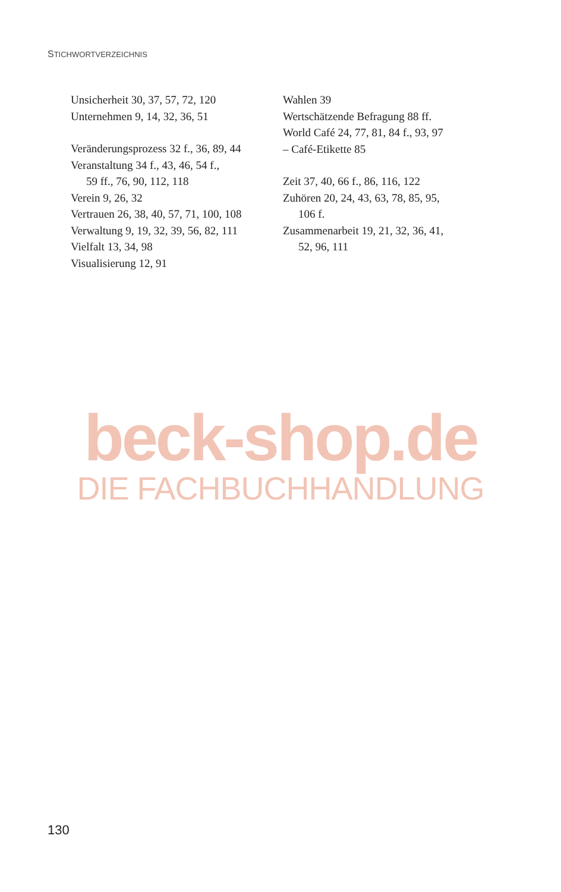STICHWORTVERZEICHNIS
Unsicherheit 30, 37, 57, 72, 120
Unternehmen 9, 14, 32, 36, 51
Veränderungsprozess 32 f., 36, 89, 44
Veranstaltung 34 f., 43, 46, 54 f.,
59 ff., 76, 90, 112, 118
Verein 9, 26, 32
Vertrauen 26, 38, 40, 57, 71, 100, 108
Verwaltung 9, 19, 32, 39, 56, 82, 111
Vielfalt 13, 34, 98
Visualisierung 12, 91
Wahlen 39
Wertschätzende Befragung 88 ff.
World Café 24, 77, 81, 84 f., 93, 97
– Café-Etikette 85
Zeit 37, 40, 66 f., 86, 116, 122
Zuhören 20, 24, 43, 63, 78, 85, 95,
106 f.
Zusammenarbeit 19, 21, 32, 36, 41,
52, 96, 111
beck-shop.de
DIE FACHBUCHHANDLUNG
130